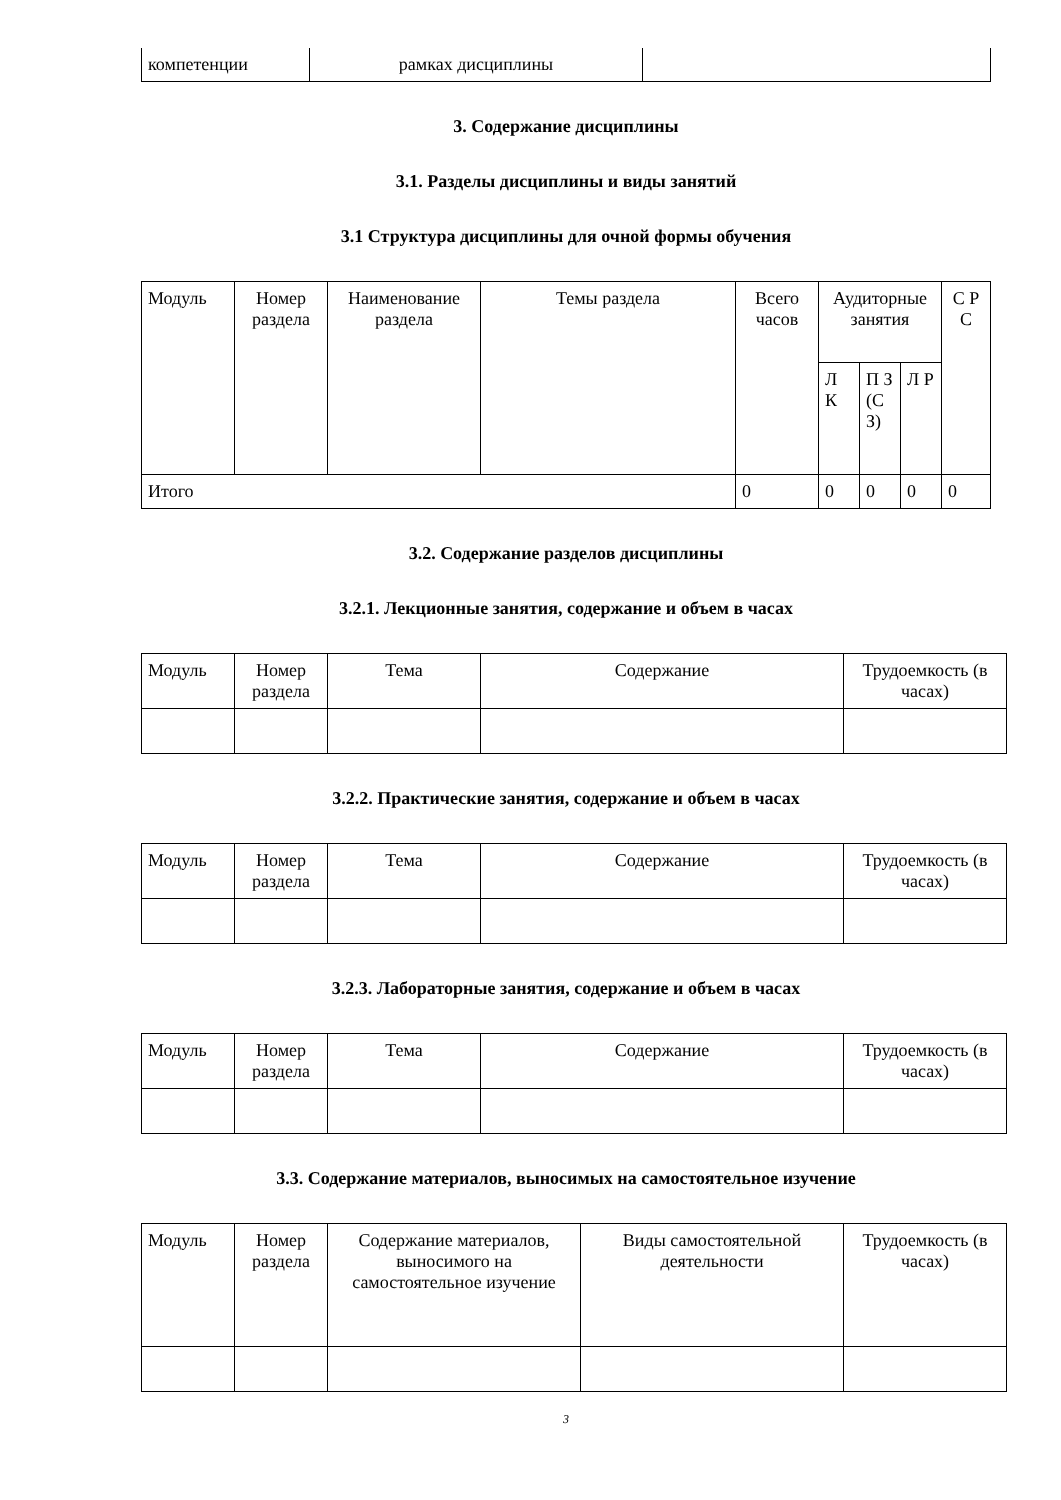| компетенции | рамках дисциплины | |
3. Содержание дисциплины
3.1. Разделы дисциплины и виды занятий
3.1 Структура дисциплины для очной формы обучения
| Модуль | Номер раздела | Наименование раздела | Темы раздела | Всего часов | Аудиторные занятия | | | С Р С |
| --- | --- | --- | --- | --- | --- | --- | --- | --- |
| | | | | | Л К | П З (С З) | Л Р | |
| Итого | | | | 0 | 0 | 0 | 0 | 0 |
3.2. Содержание разделов дисциплины
3.2.1. Лекционные занятия, содержание и объем в часах
| Модуль | Номер раздела | Тема | Содержание | Трудоемкость (в часах) |
| --- | --- | --- | --- | --- |
3.2.2. Практические занятия, содержание и объем в часах
| Модуль | Номер раздела | Тема | Содержание | Трудоемкость (в часах) |
| --- | --- | --- | --- | --- |
3.2.3. Лабораторные занятия, содержание и объем в часах
| Модуль | Номер раздела | Тема | Содержание | Трудоемкость (в часах) |
| --- | --- | --- | --- | --- |
3.3. Содержание материалов, выносимых на самостоятельное изучение
| Модуль | Номер раздела | Содержание материалов, выносимого на самостоятельное изучение | Виды самостоятельной деятельности | Трудоемкость (в часах) |
| --- | --- | --- | --- | --- |
3